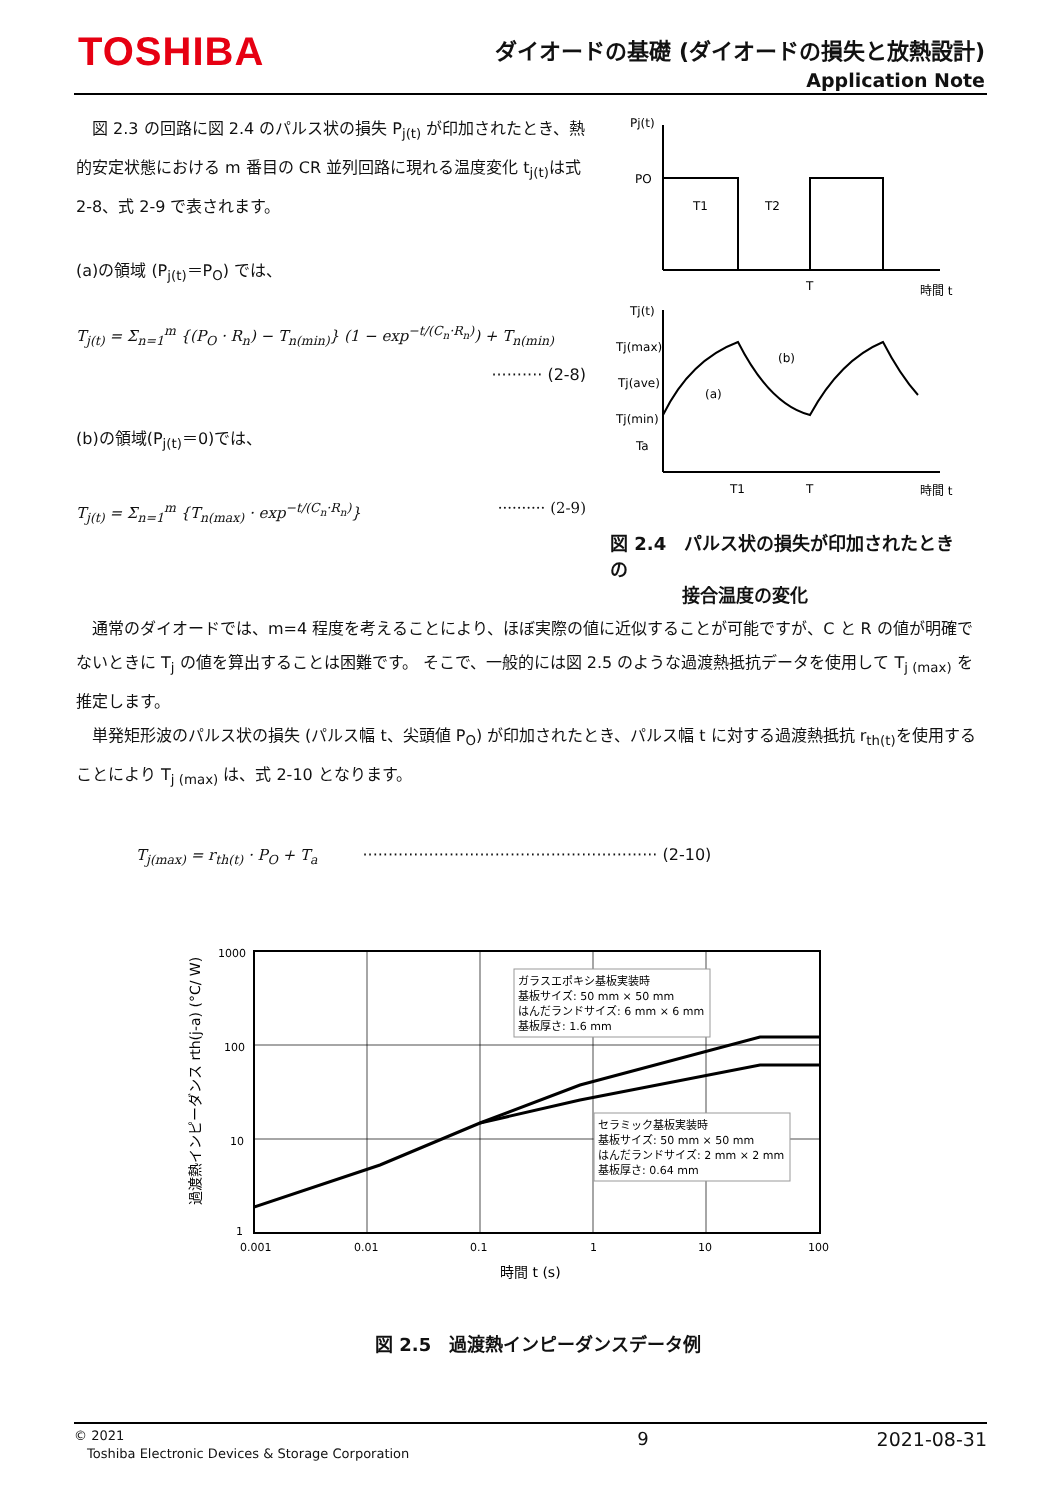TOSHIBA
ダイオードの基礎 (ダイオードの損失と放熱設計)
Application Note
　図 2.3 の回路に図 2.4 のパルス状の損失 P<sub>j(t)</sub> が印加されたとき、熱的安定状態における m 番目の CR 並列回路に現れる温度変化 t<sub>j(t)</sub>は式 2-8、式 2-9 で表されます。
(a)の領域 (P<sub>j(t)</sub>＝P<sub>O</sub>) では、
T<sub>j(t)</sub> = Σ<sub>n=1</sub><sup>m</sup> {(P<sub>O</sub> · R<sub>n</sub>) − T<sub>n(min)</sub>} (1 − exp<sup>−t/(C<sub>n</sub>·R<sub>n</sub>)</sup>) + T<sub>n(min)</sub>
·········· (2-8)
(b)の領域(P<sub>j(t)</sub>＝0)では、
T<sub>j(t)</sub> = Σ<sub>n=1</sub><sup>m</sup> {T<sub>n(max)</sub> · exp<sup>−t/(C<sub>n</sub>·R<sub>n</sub>)</sup>} ·········· (2-9)
Pj(t)
PO
T1
T2
T
時間 t
Tj(t)
Tj(max)
Tj(ave)
Tj(min)
Ta
(a)
(b)
T1
T
時間 t
図 2.4　パルス状の損失が印加されたときの
　　　　接合温度の変化
　通常のダイオードでは、m=4 程度を考えることにより、ほぼ実際の値に近似することが可能ですが、C と R の値が明確でないときに T<sub>j</sub> の値を算出することは困難です。 そこで、一般的には図 2.5 のような過渡熱抵抗データを使用して T<sub>j (max)</sub> を推定します。
　単発矩形波のパルス状の損失 (パルス幅 t、尖頭値 P<sub>O</sub>) が印加されたとき、パルス幅 t に対する過渡熱抵抗 r<sub>th(t)</sub>を使用することにより T<sub>j (max)</sub> は、式 2-10 となります。
T<sub>j(max)</sub> = r<sub>th(t)</sub> · P<sub>O</sub> + T<sub>a</sub> ·························································· (2-10)
過渡熱インピーダンス rth(j-a) (°C/ W)
1000
100
10
1
0.001
0.01
0.1
1
10
100
ガラスエポキシ基板実装時
基板サイズ: 50 mm × 50 mm
はんだランドサイズ: 6 mm × 6 mm
基板厚さ: 1.6 mm
セラミック基板実装時
基板サイズ: 50 mm × 50 mm
はんだランドサイズ: 2 mm × 2 mm
基板厚さ: 0.64 mm
時間 t (s)
図 2.5　過渡熱インピーダンスデータ例
© 2021
　Toshiba Electronic Devices & Storage Corporation 9 2021-08-31